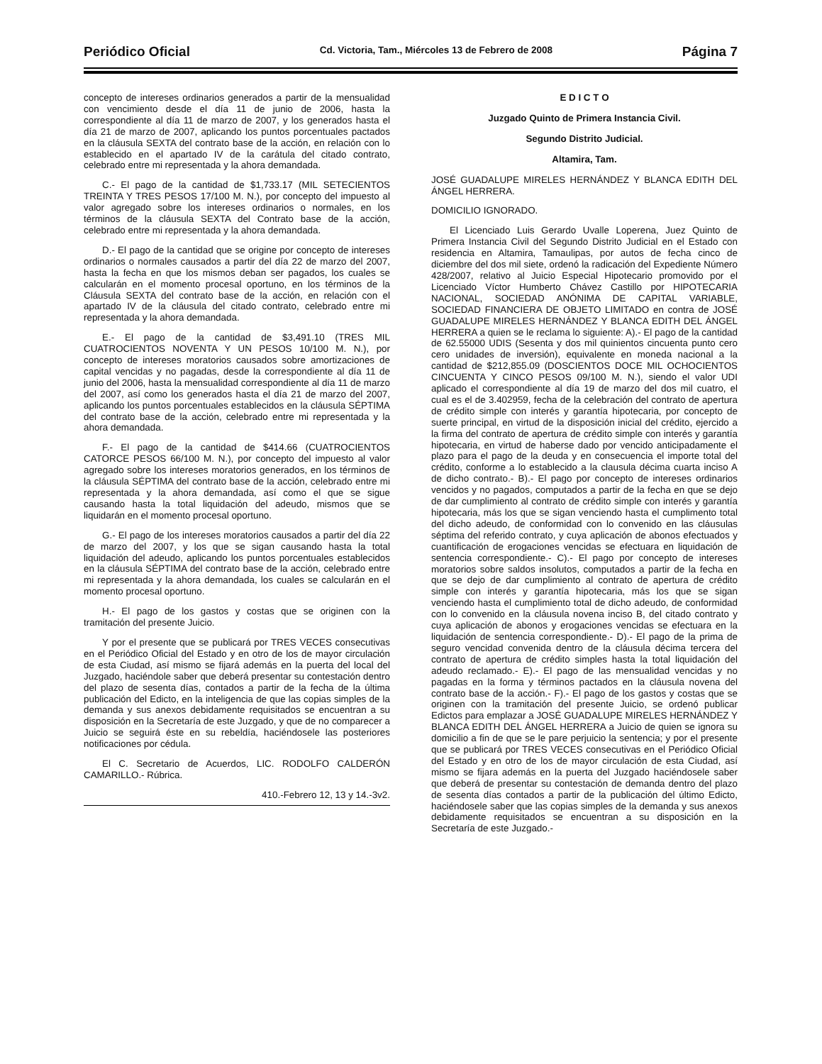Periódico Oficial Cd. Victoria, Tam., Miércoles 13 de Febrero de 2008 Página 7
concepto de intereses ordinarios generados a partir de la mensualidad con vencimiento desde el día 11 de junio de 2006, hasta la correspondiente al día 11 de marzo de 2007, y los generados hasta el día 21 de marzo de 2007, aplicando los puntos porcentuales pactados en la cláusula SEXTA del contrato base de la acción, en relación con lo establecido en el apartado IV de la carátula del citado contrato, celebrado entre mi representada y la ahora demandada.
C.- El pago de la cantidad de $1,733.17 (MIL SETECIENTOS TREINTA Y TRES PESOS 17/100 M. N.), por concepto del impuesto al valor agregado sobre los intereses ordinarios o normales, en los términos de la cláusula SEXTA del Contrato base de la acción, celebrado entre mi representada y la ahora demandada.
D.- El pago de la cantidad que se origine por concepto de intereses ordinarios o normales causados a partir del día 22 de marzo del 2007, hasta la fecha en que los mismos deban ser pagados, los cuales se calcularán en el momento procesal oportuno, en los términos de la Cláusula SEXTA del contrato base de la acción, en relación con el apartado IV de la cláusula del citado contrato, celebrado entre mi representada y la ahora demandada.
E.- El pago de la cantidad de $3,491.10 (TRES MIL CUATROCIENTOS NOVENTA Y UN PESOS 10/100 M. N.), por concepto de intereses moratorios causados sobre amortizaciones de capital vencidas y no pagadas, desde la correspondiente al día 11 de junio del 2006, hasta la mensualidad correspondiente al día 11 de marzo del 2007, así como los generados hasta el día 21 de marzo del 2007, aplicando los puntos porcentuales establecidos en la cláusula SÉPTIMA del contrato base de la acción, celebrado entre mi representada y la ahora demandada.
F.- El pago de la cantidad de $414.66 (CUATROCIENTOS CATORCE PESOS 66/100 M. N.), por concepto del impuesto al valor agregado sobre los intereses moratorios generados, en los términos de la cláusula SÉPTIMA del contrato base de la acción, celebrado entre mi representada y la ahora demandada, así como el que se sigue causando hasta la total liquidación del adeudo, mismos que se liquidarán en el momento procesal oportuno.
G.- El pago de los intereses moratorios causados a partir del día 22 de marzo del 2007, y los que se sigan causando hasta la total liquidación del adeudo, aplicando los puntos porcentuales establecidos en la cláusula SÉPTIMA del contrato base de la acción, celebrado entre mi representada y la ahora demandada, los cuales se calcularán en el momento procesal oportuno.
H.- El pago de los gastos y costas que se originen con la tramitación del presente Juicio.
Y por el presente que se publicará por TRES VECES consecutivas en el Periódico Oficial del Estado y en otro de los de mayor circulación de esta Ciudad, así mismo se fijará además en la puerta del local del Juzgado, haciéndole saber que deberá presentar su contestación dentro del plazo de sesenta días, contados a partir de la fecha de la última publicación del Edicto, en la inteligencia de que las copias simples de la demanda y sus anexos debidamente requisitados se encuentran a su disposición en la Secretaría de este Juzgado, y que de no comparecer a Juicio se seguirá éste en su rebeldía, haciéndosele las posteriores notificaciones por cédula.
El C. Secretario de Acuerdos, LIC. RODOLFO CALDERÓN CAMARILLO.- Rúbrica.
410.-Febrero 12, 13 y 14.-3v2.
E D I C T O
Juzgado Quinto de Primera Instancia Civil.
Segundo Distrito Judicial.
Altamira, Tam.
JOSÉ GUADALUPE MIRELES HERNÁNDEZ Y BLANCA EDITH DEL ÁNGEL HERRERA.
DOMICILIO IGNORADO.
El Licenciado Luis Gerardo Uvalle Loperena, Juez Quinto de Primera Instancia Civil del Segundo Distrito Judicial en el Estado con residencia en Altamira, Tamaulipas, por autos de fecha cinco de diciembre del dos mil siete, ordenó la radicación del Expediente Número 428/2007, relativo al Juicio Especial Hipotecario promovido por el Licenciado Víctor Humberto Chávez Castillo por HIPOTECARIA NACIONAL, SOCIEDAD ANÓNIMA DE CAPITAL VARIABLE, SOCIEDAD FINANCIERA DE OBJETO LIMITADO en contra de JOSÉ GUADALUPE MIRELES HERNÁNDEZ Y BLANCA EDITH DEL ÁNGEL HERRERA a quien se le reclama lo siguiente: A).- El pago de la cantidad de 62.55000 UDIS (Sesenta y dos mil quinientos cincuenta punto cero cero unidades de inversión), equivalente en moneda nacional a la cantidad de $212,855.09 (DOSCIENTOS DOCE MIL OCHOCIENTOS CINCUENTA Y CINCO PESOS 09/100 M. N.), siendo el valor UDI aplicado el correspondiente al día 19 de marzo del dos mil cuatro, el cual es el de 3.402959, fecha de la celebración del contrato de apertura de crédito simple con interés y garantía hipotecaria, por concepto de suerte principal, en virtud de la disposición inicial del crédito, ejercido a la firma del contrato de apertura de crédito simple con interés y garantía hipotecaria, en virtud de haberse dado por vencido anticipadamente el plazo para el pago de la deuda y en consecuencia el importe total del crédito, conforme a lo establecido a la clausula décima cuarta inciso A de dicho contrato.- B).- El pago por concepto de intereses ordinarios vencidos y no pagados, computados a partir de la fecha en que se dejo de dar cumplimiento al contrato de crédito simple con interés y garantía hipotecaria, más los que se sigan venciendo hasta el cumplimento total del dicho adeudo, de conformidad con lo convenido en las cláusulas séptima del referido contrato, y cuya aplicación de abonos efectuados y cuantificación de erogaciones vencidas se efectuara en liquidación de sentencia correspondiente.- C).- El pago por concepto de intereses moratorios sobre saldos insolutos, computados a partir de la fecha en que se dejo de dar cumplimiento al contrato de apertura de crédito simple con interés y garantía hipotecaria, más los que se sigan venciendo hasta el cumplimiento total de dicho adeudo, de conformidad con lo convenido en la cláusula novena inciso B, del citado contrato y cuya aplicación de abonos y erogaciones vencidas se efectuara en la liquidación de sentencia correspondiente.- D).- El pago de la prima de seguro vencidad convenida dentro de la cláusula décima tercera del contrato de apertura de crédito simples hasta la total liquidación del adeudo reclamado.- E).- El pago de las mensualidad vencidas y no pagadas en la forma y términos pactados en la cláusula novena del contrato base de la acción.- F).- El pago de los gastos y costas que se originen con la tramitación del presente Juicio, se ordenó publicar Edictos para emplazar a JOSÉ GUADALUPE MIRELES HERNÁNDEZ Y BLANCA EDITH DEL ÁNGEL HERRERA a Juicio de quien se ignora su domicilio a fin de que se le pare perjuicio la sentencia; y por el presente que se publicará por TRES VECES consecutivas en el Periódico Oficial del Estado y en otro de los de mayor circulación de esta Ciudad, así mismo se fijara además en la puerta del Juzgado haciéndosele saber que deberá de presentar su contestación de demanda dentro del plazo de sesenta días contados a partir de la publicación del último Edicto, haciéndosele saber que las copias simples de la demanda y sus anexos debidamente requisitados se encuentran a su disposición en la Secretaría de este Juzgado.-